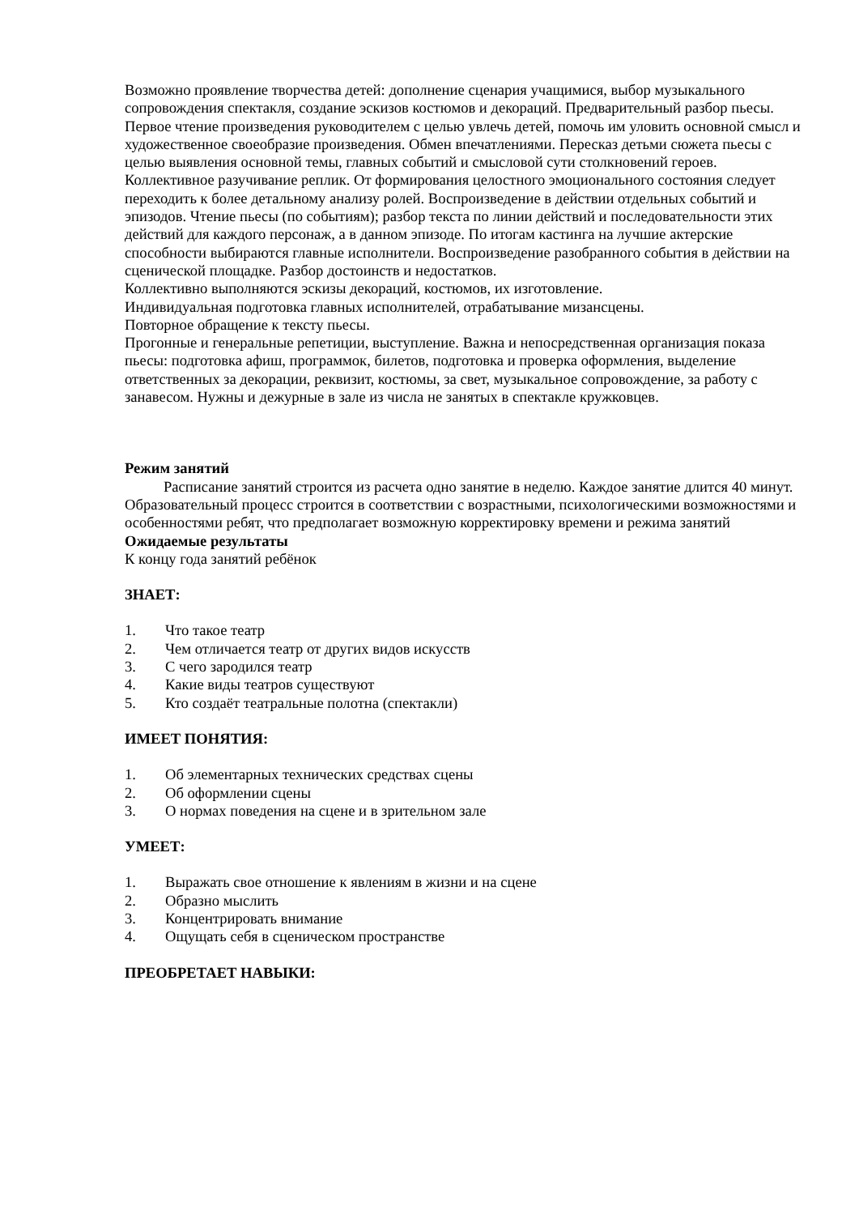Возможно проявление творчества детей: дополнение сценария учащимися, выбор музыкального сопровождения спектакля, создание эскизов костюмов и декораций. Предварительный разбор пьесы. Первое чтение произведения руководителем с целью увлечь детей, помочь им уловить основной смысл и художественное своеобразие произведения. Обмен впечатлениями. Пересказ детьми сюжета пьесы с целью выявления основной темы, главных событий и смысловой сути столкновений героев. Коллективное разучивание реплик. От формирования целостного эмоционального состояния следует переходить к более детальному анализу ролей. Воспроизведение в действии отдельных событий и эпизодов. Чтение пьесы (по событиям); разбор текста по линии действий и последовательности этих действий для каждого персонаж, а в данном эпизоде. По итогам кастинга на лучшие актерские способности выбираются главные исполнители. Воспроизведение разобранного события в действии на сценической площадке. Разбор достоинств и недостатков.
Коллективно выполняются эскизы декораций, костюмов, их изготовление.
Индивидуальная подготовка главных исполнителей, отрабатывание мизансцены.
Повторное обращение к тексту пьесы.
Прогонные и генеральные репетиции, выступление. Важна и непосредственная организация показа пьесы: подготовка афиш, программок, билетов, подготовка и проверка оформления, выделение ответственных за декорации, реквизит, костюмы, за свет, музыкальное сопровождение, за работу с занавесом. Нужны и дежурные в зале из числа не занятых в спектакле кружковцев.
Режим занятий
Расписание занятий строится из расчета одно занятие в неделю. Каждое занятие длится 40 минут. Образовательный процесс строится в соответствии с возрастными, психологическими возможностями и особенностями ребят, что предполагает возможную корректировку времени и режима занятий
Ожидаемые результаты
К концу года занятий ребёнок
ЗНАЕТ:
1. Что такое театр
2. Чем отличается театр от других видов искусств
3. С чего зародился театр
4. Какие виды театров существуют
5. Кто создаёт театральные полотна (спектакли)
ИМЕЕТ ПОНЯТИЯ:
1. Об элементарных технических средствах сцены
2. Об оформлении сцены
3. О нормах поведения на сцене и в зрительном зале
УМЕЕТ:
1. Выражать свое отношение к явлениям в жизни и на сцене
2. Образно мыслить
3. Концентрировать внимание
4. Ощущать себя в сценическом пространстве
ПРЕОБРЕТАЕТ НАВЫКИ: